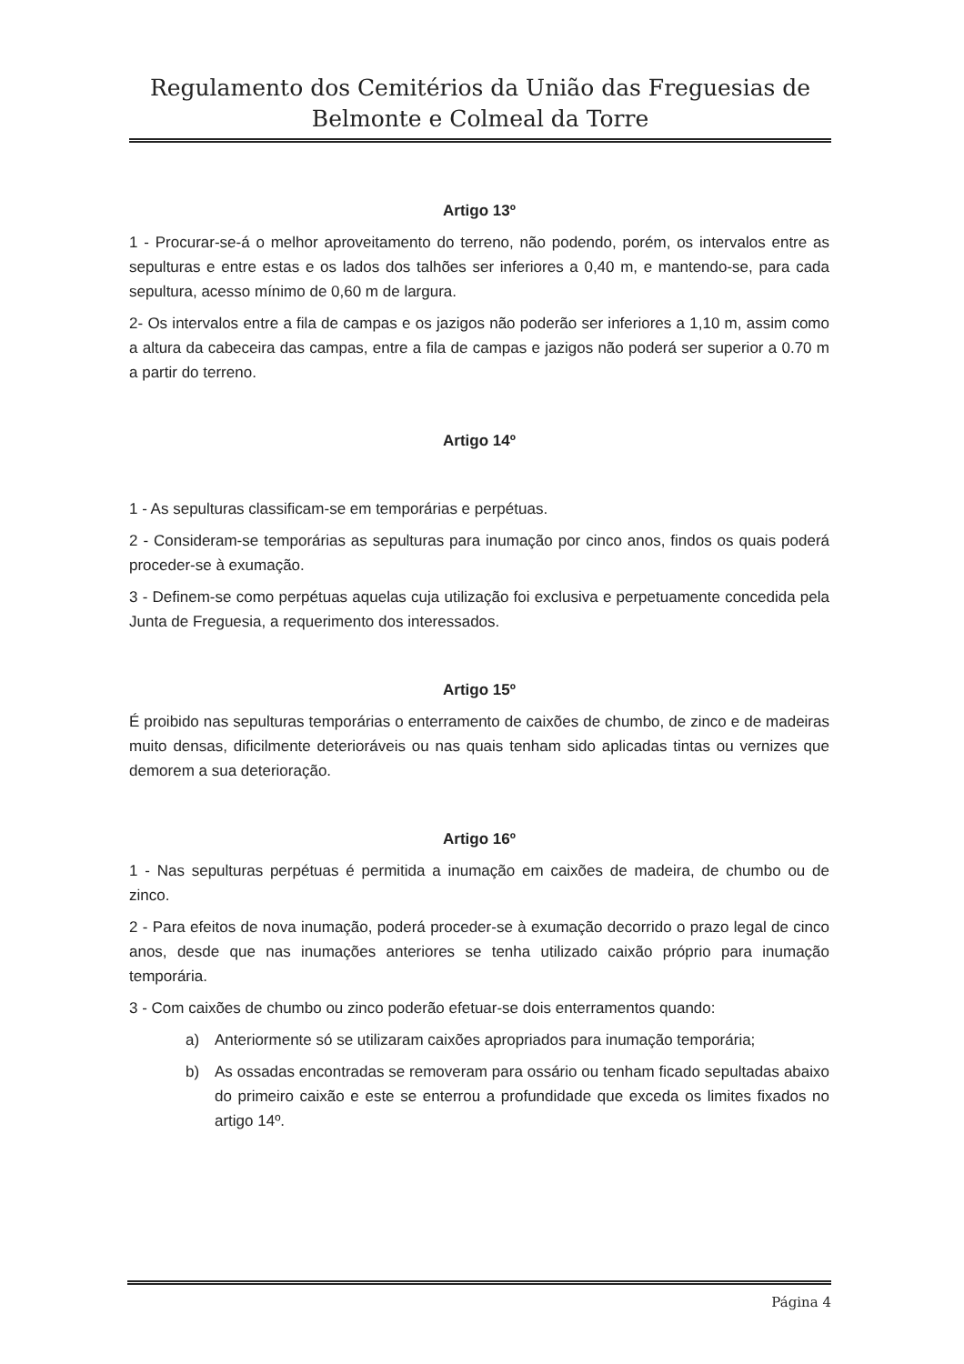Regulamento dos Cemitérios da União das Freguesias de
Belmonte e Colmeal da Torre
Artigo 13º
1 - Procurar-se-á o melhor aproveitamento do terreno, não podendo, porém, os intervalos entre as sepulturas e entre estas e os lados dos talhões ser inferiores a 0,40 m, e mantendo-se, para cada sepultura, acesso mínimo de 0,60 m de largura.
2- Os intervalos entre a fila de campas e os jazigos não poderão ser inferiores a 1,10 m, assim como a altura da cabeceira das campas, entre a fila de campas e jazigos não poderá ser superior a 0.70 m a partir do terreno.
Artigo 14º
1 - As sepulturas classificam-se em temporárias e perpétuas.
2 - Consideram-se temporárias as sepulturas para inumação por cinco anos, findos os quais poderá proceder-se à exumação.
3 - Definem-se como perpétuas aquelas cuja utilização foi exclusiva e perpetuamente concedida pela Junta de Freguesia, a requerimento dos interessados.
Artigo 15º
É proibido nas sepulturas temporárias o enterramento de caixões de chumbo, de zinco e de madeiras muito densas, dificilmente deterioráveis ou nas quais tenham sido aplicadas tintas ou vernizes que demorem a sua deterioração.
Artigo 16º
1 - Nas sepulturas perpétuas é permitida a inumação em caixões de madeira, de chumbo ou de zinco.
2 - Para efeitos de nova inumação, poderá proceder-se à exumação decorrido o prazo legal de cinco anos, desde que nas inumações anteriores se tenha utilizado caixão próprio para inumação temporária.
3 - Com caixões de chumbo ou zinco poderão efetuar-se dois enterramentos quando:
a) Anteriormente só se utilizaram caixões apropriados para inumação temporária;
b) As ossadas encontradas se removeram para ossário ou tenham ficado sepultadas abaixo do primeiro caixão e este se enterrou a profundidade que exceda os limites fixados no artigo 14º.
Página 4